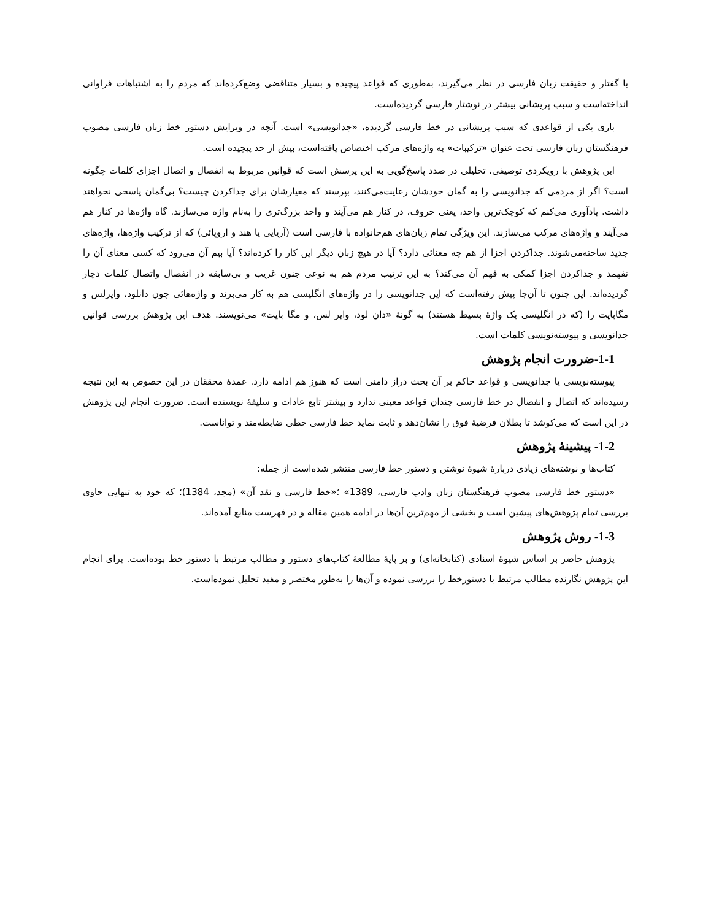با گفتار و حقیقت زبان فارسی در نظر می‌گیرند، به‌طوری که قواعد پیچیده و بسیار متناقضی وضع‌کرده‌اند که مردم را به اشتباهات فراوانی انداخته‌است و سبب پریشانی بیشتر در نوشتار فارسی گردیده‌است.
باری یکی از قواعدی که سبب پریشانی در خط فارسی گردیده، «جدانویسی» است. آنچه در ویرایش دستور خط زبان فارسی مصوب فرهنگستان زبان فارسی تحت عنوان «ترکیبات» به واژه‌های مرکب اختصاص یافته‌است، بیش از حد پیچیده است.
این پژوهش با رویکردی توصیفی، تحلیلی در صدد پاسخ‌گویی به این پرسش است که قوانین مربوط به انفصال و اتصال اجزای کلمات چگونه است؟ اگر از مردمی که جدانویسی را به گمان خودشان رعایت‌می‌کنند، بپرسند که معیارشان برای جداکردن چیست؟ بی‌گمان پاسخی نخواهند داشت. یادآوری می‌کنم که کوچک‌ترین واحد، یعنی حروف، در کنار هم می‌آیند و واحد بزرگ‌تری را به‌نام واژه می‌سازند. گاه واژه‌ها در کنار هم می‌آیند و واژه‌های مرکب می‌سازند. این ویژگی تمام زبان‌های هم‌خانواده با فارسی است (آریایی یا هند و اروپائی) که از ترکیب واژه‌ها، واژه‌های جدید ساخته‌می‌شوند. جداکردن اجزا از هم چه معنائی دارد؟ آیا در هیچ زبان دیگر این کار را کرده‌اند؟ آیا بیم آن می‌رود که کسی معنای آن را نفهمد و جداکردن اجزا کمکی به فهم آن می‌کند؟ به این ترتیب مردم هم به نوعی جنون غریب و بی‌سابقه در انفصال واتصال کلمات دچار گردیده‌اند. این جنون تا آن‌جا پیش رفته‌است که این جدانویسی را در واژه‌های انگلیسی هم به کار می‌برند و واژه‌هائی چون دانلود، وایرلس و مگابایت را (که در انگلیسی یک واژهٔ بسیط هستند) به گونهٔ «دان لود، وایر لس، و مگا بایت» می‌نویسند. هدف این پژوهش بررسی قوانین جدانویسی و پیوسته‌نویسی کلمات است.
1-1-ضرورت انجام پژوهش
پیوسته‌نویسی یا جدانویسی و قواعد حاکم بر آن بحث دراز دامنی است که هنوز هم ادامه دارد. عمدهٔ محققان در این خصوص به این نتیجه رسیده‌اند که اتصال و انفصال در خط فارسی چندان قواعد معینی ندارد و بیشتر تابع عادات و سلیقهٔ نویسنده است. ضرورت انجام این پژوهش در این است که می‌کوشد تا بطلان فرضیهٔ فوق را نشان‌دهد و ثابت نماید خط فارسی خطی ضابطه‌مند و تواناست.
1-2- پیشینهٔ پژوهش
کتاب‌ها و نوشته‌های زیادی دربارهٔ شیوهٔ نوشتن و دستور خط فارسی منتشر شده‌است از جمله:
«دستور خط فارسی مصوب فرهنگستان زبان وادب فارسی، 1389» ؛«خط فارسی و نقد آن» (مجد، 1384)؛ که خود به تنهایی حاوی بررسی تمام پژوهش‌های پیشین است و بخشی از مهم‌ترین آن‌ها در ادامه همین مقاله و در فهرست منابع آمده‌اند.
1-3- روش پژوهش
پژوهش حاضر بر اساس شیوهٔ اسنادی (کتابخانه‌ای) و بر پایهٔ مطالعهٔ کتاب‌های دستور و مطالب مرتبط با دستور خط بوده‌است. برای انجام این پژوهش نگارنده مطالب مرتبط با دستورخط را بررسی نموده و آن‌ها را به‌طور مختصر و مفید تحلیل نموده‌است.